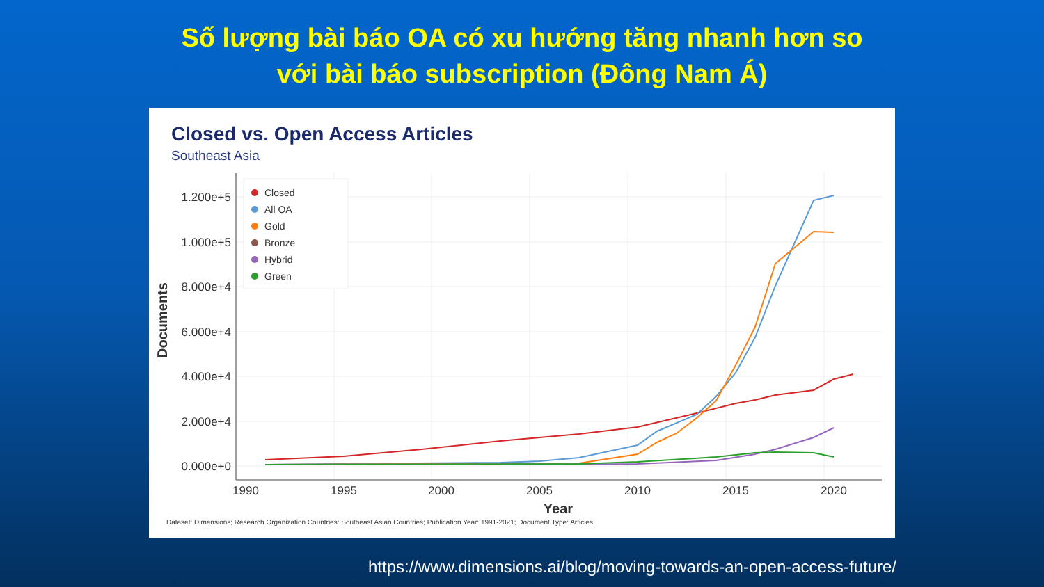Số lượng bài báo OA có xu hướng tăng nhanh hơn so
với bài báo subscription (Đông Nam Á)
Closed vs. Open Access Articles
Southeast Asia
1.200e+5
1.000e+5
8.000e+4
6.000e+4
4.000e+4
2.000e+4
0.000e+0
1990
1995
2000
2005
2010
2015
2020
Year
Documents
Closed
All OA
Gold
Bronze
Hybrid
Green
Dataset: Dimensions; Research Organization Countries: Southeast Asian Countries; Publication Year: 1991-2021; Document Type: Articles
https://www.dimensions.ai/blog/moving-towards-an-open-access-future/